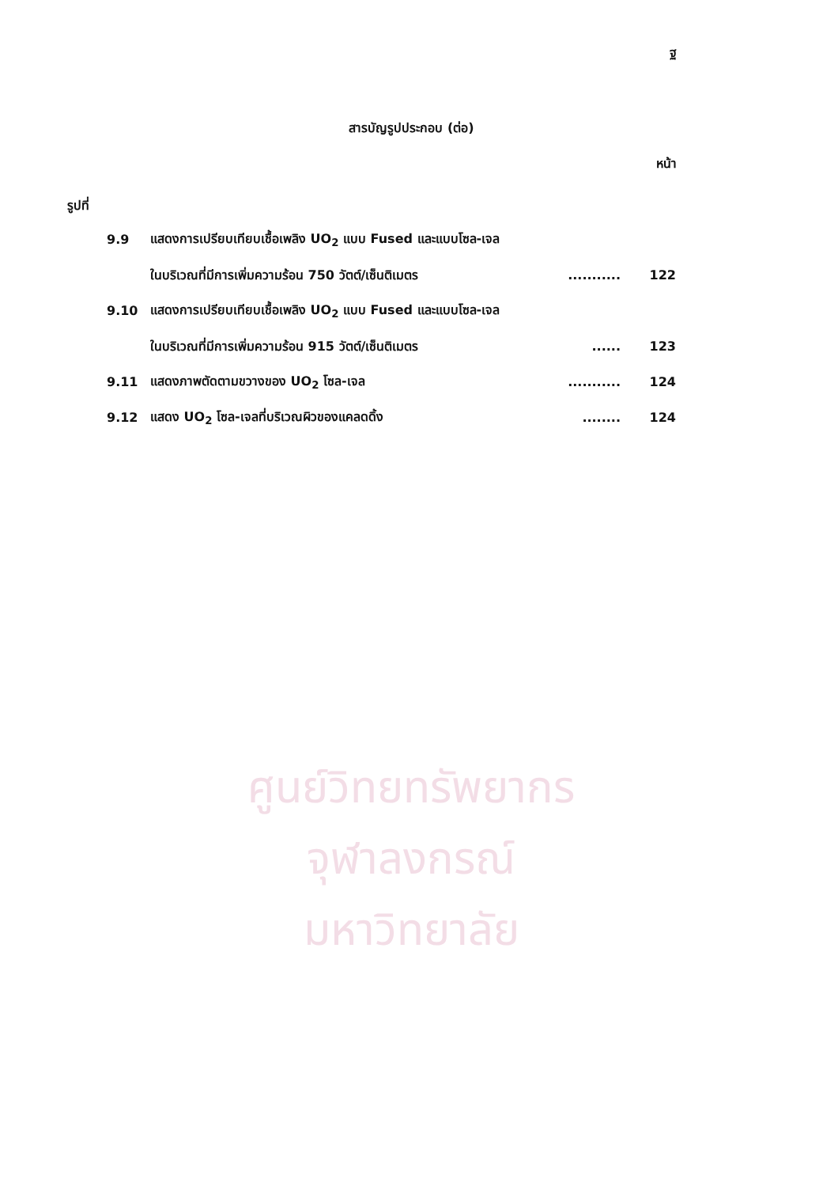ศูนย์วิทยทรัพยากร
จุฬาลงกรณ์มหาวิทยาลัย
ฐ
สารบัญรูปประกอบ (ต่อ)
หน้า
รูปที่
9.9 แสดงการเปรียบเทียบเชื้อเพลิง UO<sub>2</sub> แบบ Fused และแบบโซล-เจล
ในบริเวณที่มีการเพิ่มความร้อน 750 วัตต์/เซ็นติเมตร........... 122
9.10 แสดงการเปรียบเทียบเชื้อเพลิง UO<sub>2</sub> แบบ Fused และแบบโซล-เจล
ในบริเวณที่มีการเพิ่มความร้อน 915 วัตต์/เซ็นติเมตร...... 123
9.11 แสดงภาพตัดตามขวางของ UO<sub>2</sub> โซล-เจล........... 124
9.12 แสดง UO<sub>2</sub> โซล-เจลที่บริเวณผิวของแคลดดิ้ง........ 124